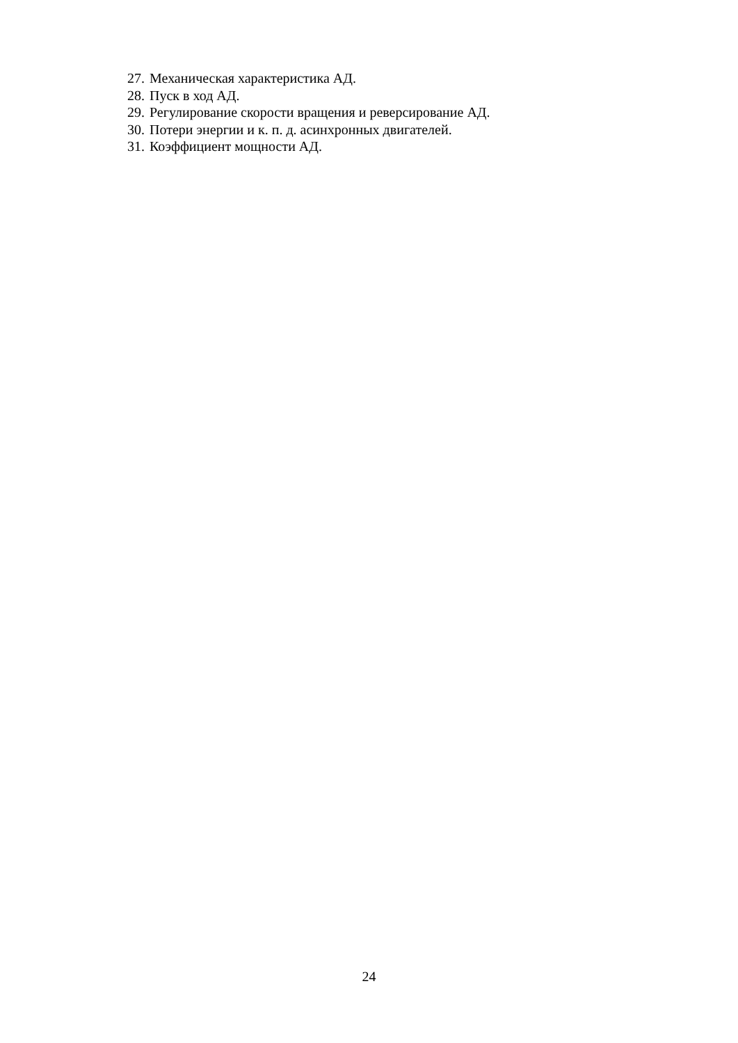27. Механическая характеристика АД.
28. Пуск в ход АД.
29. Регулирование скорости вращения и реверсирование АД.
30. Потери энергии и к. п. д. асинхронных двигателей.
31. Коэффициент мощности АД.
24